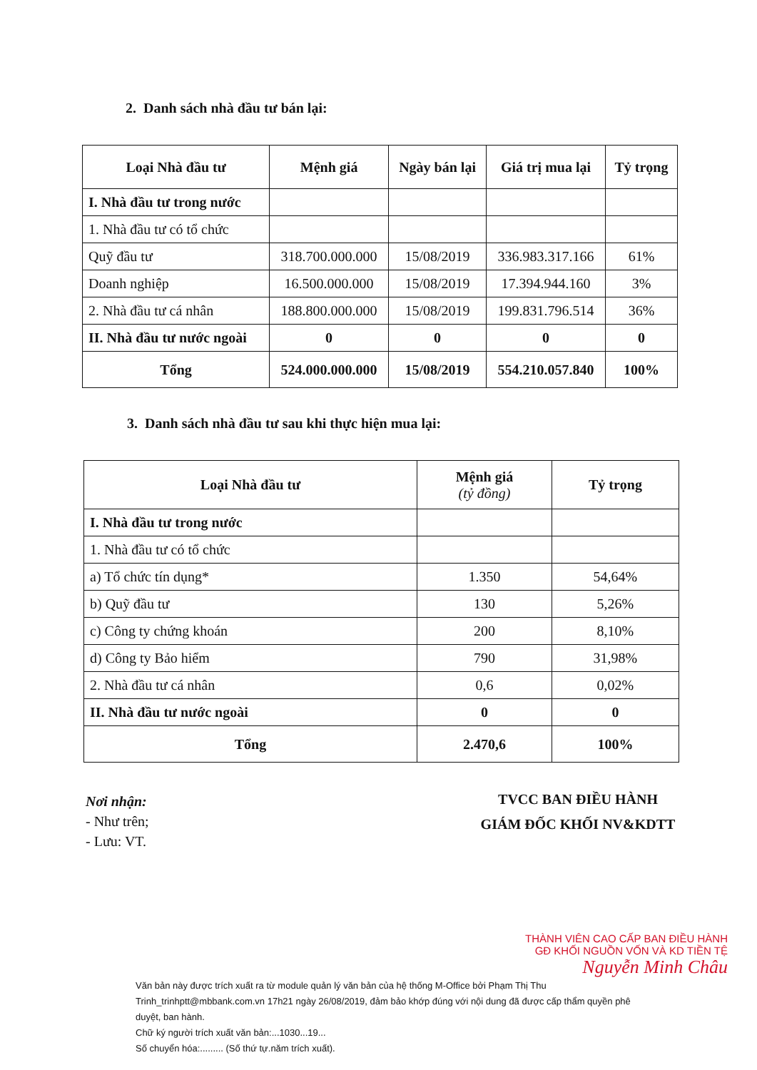2. Danh sách nhà đầu tư bán lại:
| Loại Nhà đầu tư | Mệnh giá | Ngày bán lại | Giá trị mua lại | Tỷ trọng |
| --- | --- | --- | --- | --- |
| I. Nhà đầu tư trong nước | | | | |
| 1. Nhà đầu tư có tổ chức | | | | |
| Quỹ đầu tư | 318.700.000.000 | 15/08/2019 | 336.983.317.166 | 61% |
| Doanh nghiệp | 16.500.000.000 | 15/08/2019 | 17.394.944.160 | 3% |
| 2. Nhà đầu tư cá nhân | 188.800.000.000 | 15/08/2019 | 199.831.796.514 | 36% |
| II. Nhà đầu tư nước ngoài | 0 | 0 | 0 | 0 |
| Tổng | 524.000.000.000 | 15/08/2019 | 554.210.057.840 | 100% |
3. Danh sách nhà đầu tư sau khi thực hiện mua lại:
| Loại Nhà đầu tư | Mệnh giá (tỷ đồng) | Tỷ trọng |
| --- | --- | --- |
| I. Nhà đầu tư trong nước | | |
| 1. Nhà đầu tư có tổ chức | | |
| a) Tổ chức tín dụng* | 1.350 | 54,64% |
| b) Quỹ đầu tư | 130 | 5,26% |
| c) Công ty chứng khoán | 200 | 8,10% |
| d) Công ty Bảo hiểm | 790 | 31,98% |
| 2. Nhà đầu tư cá nhân | 0,6 | 0,02% |
| II. Nhà đầu tư nước ngoài | 0 | 0 |
| Tổng | 2.470,6 | 100% |
Nơi nhận:
- Như trên;
- Lưu: VT.
TVCC BAN ĐIỀU HÀNH
GIÁM ĐỐC KHỐI NV&KDTT
THÀNH VIÊN CAO CẤP BAN ĐIỀU HÀNH
GĐ KHỐI NGUỒN VỐN VÀ KD TIỀN TỆ
Nguyễn Minh Châu
Văn bản này được trích xuất ra từ module quản lý văn bản của hệ thống M-Office bởi Phạm Thị Thu Trinh_trinhptt@mbbank.com.vn 17h21 ngày 26/08/2019, đảm bảo khớp đúng với nội dung đã được cấp thẩm quyền phê duyệt, ban hành.
Chữ ký người trích xuất văn bản:...1030...19...
Số chuyển hóa:......... (Số thứ tự.năm trích xuất).